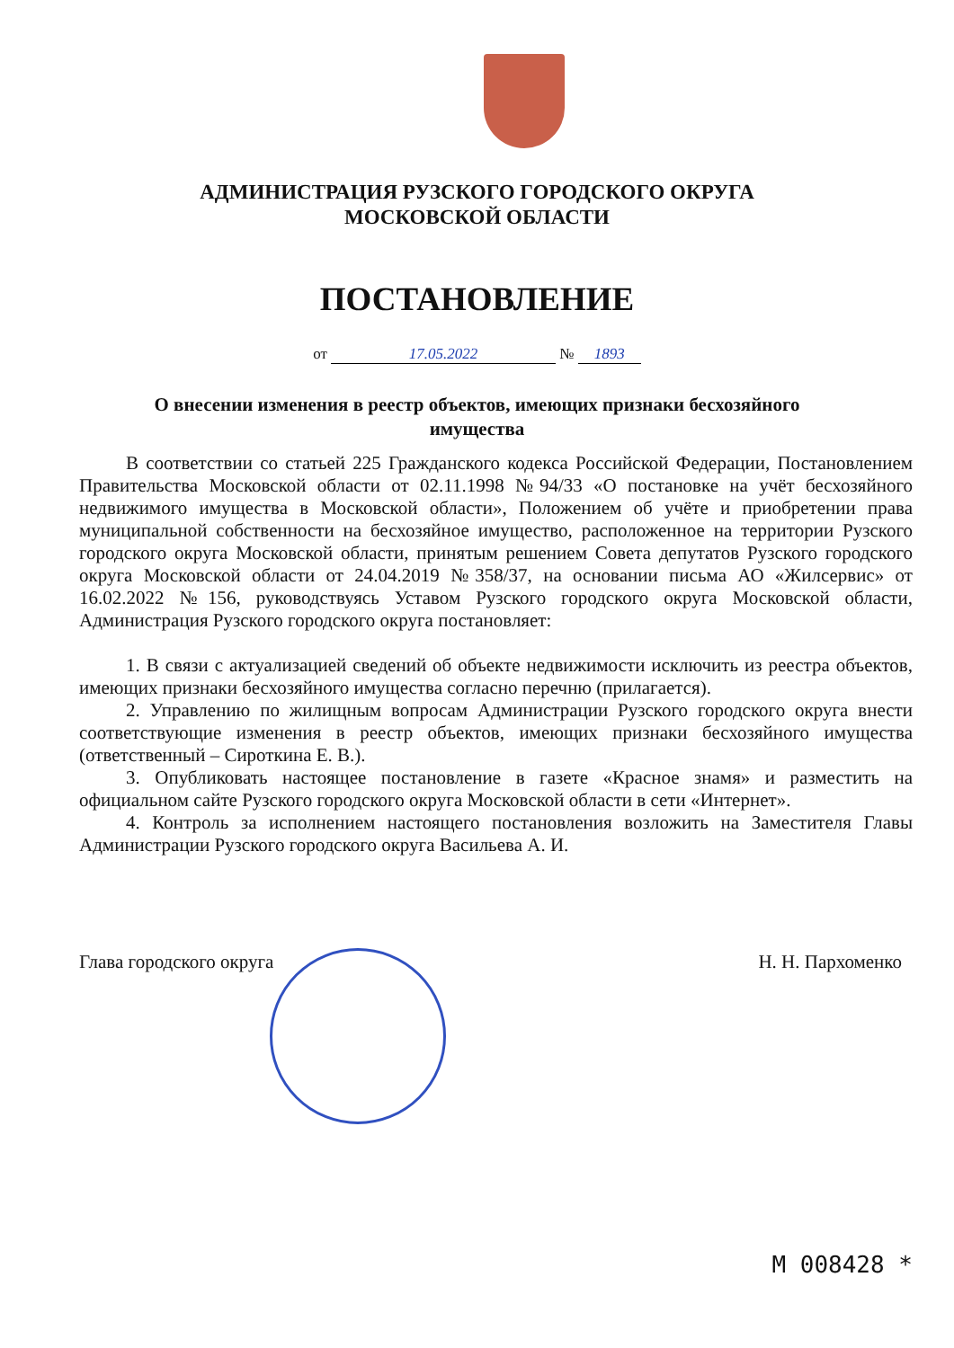АДМИНИСТРАЦИЯ РУЗСКОГО ГОРОДСКОГО ОКРУГА
МОСКОВСКОЙ ОБЛАСТИ
ПОСТАНОВЛЕНИЕ
от 17.05.2022 № 1893
О внесении изменения в реестр объектов, имеющих признаки бесхозяйного
имущества
В соответствии со статьей 225 Гражданского кодекса Российской Федерации, Постановлением Правительства Московской области от 02.11.1998 №94/33 «О постановке на учёт бесхозяйного недвижимого имущества в Московской области», Положением об учёте и приобретении права муниципальной собственности на бесхозяйное имущество, расположенное на территории Рузского городского округа Московской области, принятым решением Совета депутатов Рузского городского округа Московской области от 24.04.2019 №358/37, на основании письма АО «Жилсервис» от 16.02.2022 №156, руководствуясь Уставом Рузского городского округа Московской области, Администрация Рузского городского округа постановляет:
1. В связи с актуализацией сведений об объекте недвижимости исключить из реестра объектов, имеющих признаки бесхозяйного имущества согласно перечню (прилагается).
2. Управлению по жилищным вопросам Администрации Рузского городского округа внести соответствующие изменения в реестр объектов, имеющих признаки бесхозяйного имущества (ответственный – Сироткина Е. В.).
3. Опубликовать настоящее постановление в газете «Красное знамя» и разместить на официальном сайте Рузского городского округа Московской области в сети «Интернет».
4. Контроль за исполнением настоящего постановления возложить на Заместителя Главы Администрации Рузского городского округа Васильева А. И.
Глава городского округа Н. Н. Пархоменко
M 008428 *